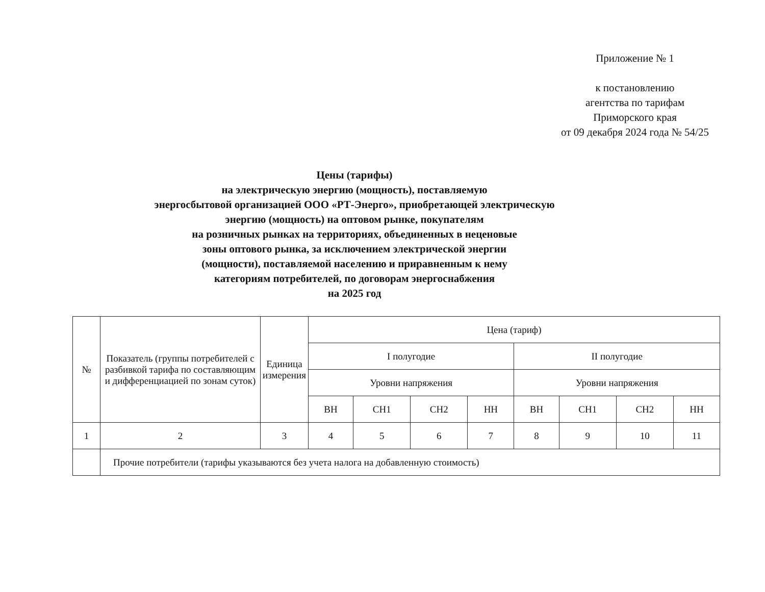Приложение № 1
к постановлению
агентства по тарифам
Приморского края
от 09 декабря 2024 года № 54/25
Цены (тарифы)
на электрическую энергию (мощность), поставляемую
энергосбытовой организацией ООО «РТ-Энерго», приобретающей электрическую
энергию (мощность) на оптовом рынке, покупателям
на розничных рынках на территориях, объединенных в неценовые
зоны оптового рынка, за исключением электрической энергии
(мощности), поставляемой населению и приравненным к нему
категориям потребителей, по договорам энергоснабжения
на 2025 год
| № | Показатель (группы потребителей с разбивкой тарифа по составляющим и дифференциацией по зонам суток) | Единица измерения | Цена (тариф) | | | | | | | |
| --- | --- | --- | --- | --- | --- | --- | --- | --- | --- | --- |
| | | | I полугодие | | | | II полугодие | | | |
| | | | Уровни напряжения | | | | Уровни напряжения | | | |
| | | | ВН | СН1 | СН2 | НН | ВН | СН1 | СН2 | НН |
| 1 | 2 | 3 | 4 | 5 | 6 | 7 | 8 | 9 | 10 | 11 |
| | Прочие потребители (тарифы указываются без учета налога на добавленную стоимость) | | | | | | | | | |